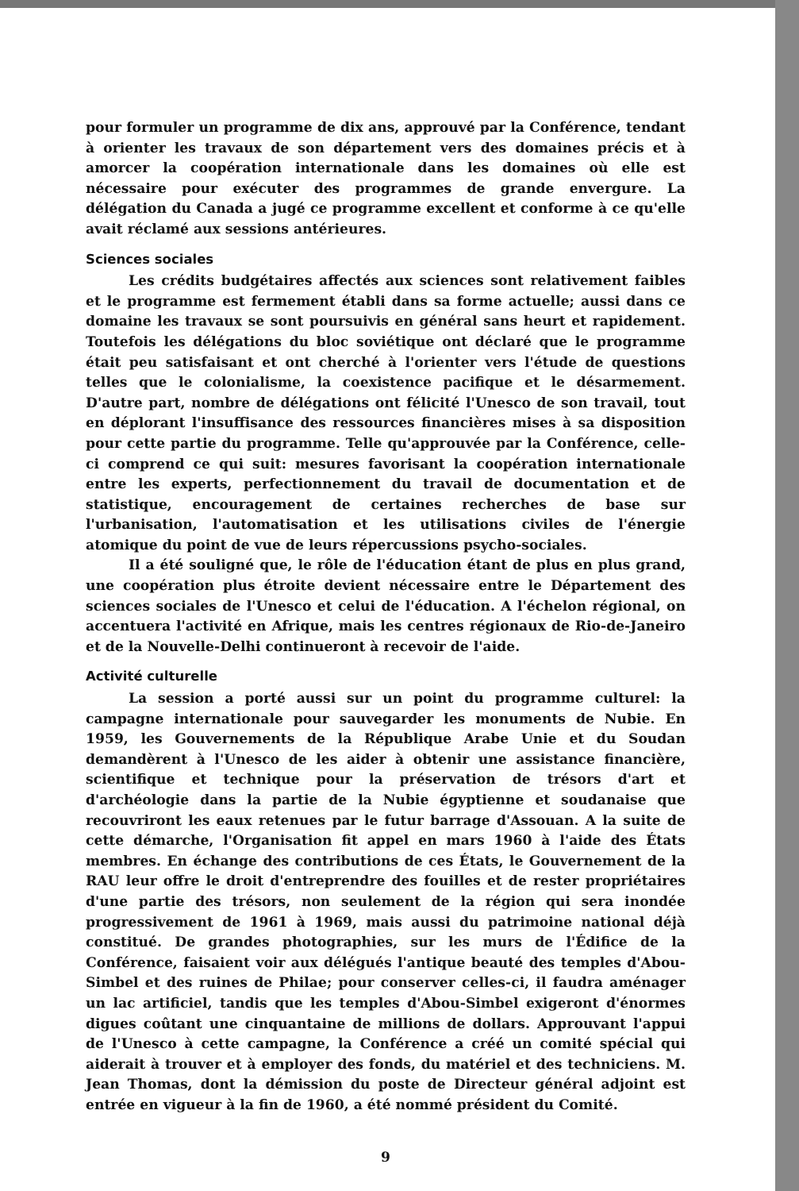pour formuler un programme de dix ans, approuvé par la Conférence, tendant à orienter les travaux de son département vers des domaines précis et à amorcer la coopération internationale dans les domaines où elle est nécessaire pour exécuter des programmes de grande envergure. La délégation du Canada a jugé ce programme excellent et conforme à ce qu'elle avait réclamé aux sessions antérieures.
Sciences sociales
Les crédits budgétaires affectés aux sciences sont relativement faibles et le programme est fermement établi dans sa forme actuelle; aussi dans ce domaine les travaux se sont poursuivis en général sans heurt et rapidement. Toutefois les délégations du bloc soviétique ont déclaré que le programme était peu satisfaisant et ont cherché à l'orienter vers l'étude de questions telles que le colonialisme, la coexistence pacifique et le désarmement. D'autre part, nombre de délégations ont félicité l'Unesco de son travail, tout en déplorant l'insuffisance des ressources financières mises à sa disposition pour cette partie du programme. Telle qu'approuvée par la Conférence, celle-ci comprend ce qui suit: mesures favorisant la coopération internationale entre les experts, perfectionnement du travail de documentation et de statistique, encouragement de certaines recherches de base sur l'urbanisation, l'automatisation et les utilisations civiles de l'énergie atomique du point de vue de leurs répercussions psycho-sociales.
Il a été souligné que, le rôle de l'éducation étant de plus en plus grand, une coopération plus étroite devient nécessaire entre le Département des sciences sociales de l'Unesco et celui de l'éducation. A l'échelon régional, on accentuera l'activité en Afrique, mais les centres régionaux de Rio-de-Janeiro et de la Nouvelle-Delhi continueront à recevoir de l'aide.
Activité culturelle
La session a porté aussi sur un point du programme culturel: la campagne internationale pour sauvegarder les monuments de Nubie. En 1959, les Gouvernements de la République Arabe Unie et du Soudan demandèrent à l'Unesco de les aider à obtenir une assistance financière, scientifique et technique pour la préservation de trésors d'art et d'archéologie dans la partie de la Nubie égyptienne et soudanaise que recouvriront les eaux retenues par le futur barrage d'Assouan. A la suite de cette démarche, l'Organisation fit appel en mars 1960 à l'aide des États membres. En échange des contributions de ces États, le Gouvernement de la RAU leur offre le droit d'entreprendre des fouilles et de rester propriétaires d'une partie des trésors, non seulement de la région qui sera inondée progressivement de 1961 à 1969, mais aussi du patrimoine national déjà constitué. De grandes photographies, sur les murs de l'Édifice de la Conférence, faisaient voir aux délégués l'antique beauté des temples d'Abou-Simbel et des ruines de Philae; pour conserver celles-ci, il faudra aménager un lac artificiel, tandis que les temples d'Abou-Simbel exigeront d'énormes digues coûtant une cinquantaine de millions de dollars. Approuvant l'appui de l'Unesco à cette campagne, la Conférence a créé un comité spécial qui aiderait à trouver et à employer des fonds, du matériel et des techniciens. M. Jean Thomas, dont la démission du poste de Directeur général adjoint est entrée en vigueur à la fin de 1960, a été nommé président du Comité.
9